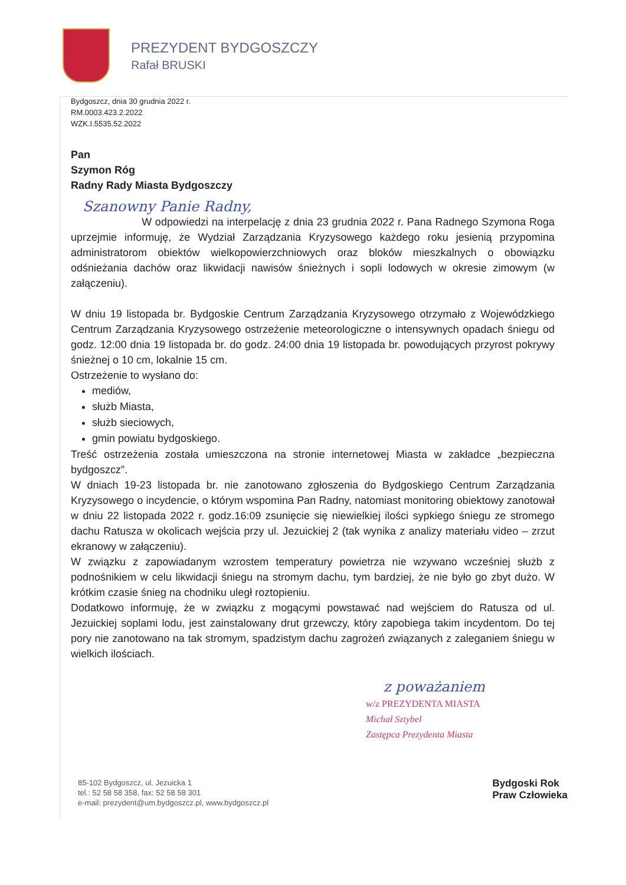PREZYDENT BYDGOSZCZY
Rafał BRUSKI
Bydgoszcz, dnia 30 grudnia 2022 r.
RM.0003.423.2.2022
WZK.I.5535.52.2022
Pan
Szymon Róg
Radny Rady Miasta Bydgoszczy
Szanowny Panie Radny,
W odpowiedzi na interpelację z dnia 23 grudnia 2022 r. Pana Radnego Szymona Roga uprzejmie informuję, że Wydział Zarządzania Kryzysowego każdego roku jesienią przypomina administratorom obiektów wielkopowierzchniowych oraz bloków mieszkalnych o obowiązku odśnieżania dachów oraz likwidacji nawisów śnieżnych i sopli lodowych w okresie zimowym (w załączeniu).
W dniu 19 listopada br. Bydgoskie Centrum Zarządzania Kryzysowego otrzymało z Wojewódzkiego Centrum Zarządzania Kryzysowego ostrzeżenie meteorologiczne o intensywnych opadach śniegu od godz. 12:00 dnia 19 listopada br. do godz. 24:00 dnia 19 listopada br. powodujących przyrost pokrywy śnieżnej o 10 cm, lokalnie 15 cm.
Ostrzeżenie to wysłano do:
mediów,
służb Miasta,
służb sieciowych,
gmin powiatu bydgoskiego.
Treść ostrzeżenia została umieszczona na stronie internetowej Miasta w zakładce „bezpieczna bydgoszcz”.
W dniach 19-23 listopada br. nie zanotowano zgłoszenia do Bydgoskiego Centrum Zarządzania Kryzysowego o incydencie, o którym wspomina Pan Radny, natomiast monitoring obiektowy zanotował w dniu 22 listopada 2022 r. godz.16:09 zsunięcie się niewielkiej ilości sypkiego śniegu ze stromego dachu Ratusza w okolicach wejścia przy ul. Jezuickiej 2 (tak wynika z analizy materiału video – zrzut ekranowy w załączeniu).
W związku z zapowiadanym wzrostem temperatury powietrza nie wzywano wcześniej służb z podnośnikiem w celu likwidacji śniegu na stromym dachu, tym bardziej, że nie było go zbyt dużo. W krótkim czasie śnieg na chodniku uległ roztopieniu.
Dodatkowo informuję, że w związku z mogącymi powstawać nad wejściem do Ratusza od ul. Jezuickiej soplami lodu, jest zainstalowany drut grzewczy, który zapobiega takim incydentom. Do tej pory nie zanotowano na tak stromym, spadzistym dachu zagrożeń związanych z zaleganiem śniegu w wielkich ilościach.
z poważaniem
w/z PREZYDENTA MIASTA
Michał Sztybel
Zastępca Prezydenta Miasta
85-102 Bydgoszcz, ul. Jezuicka 1
tel.: 52 58 58 358, fax: 52 58 58 301
e-mail: prezydent@um.bydgoszcz.pl, www.bydgoszcz.pl
Bydgoski Rok
Praw Człowieka